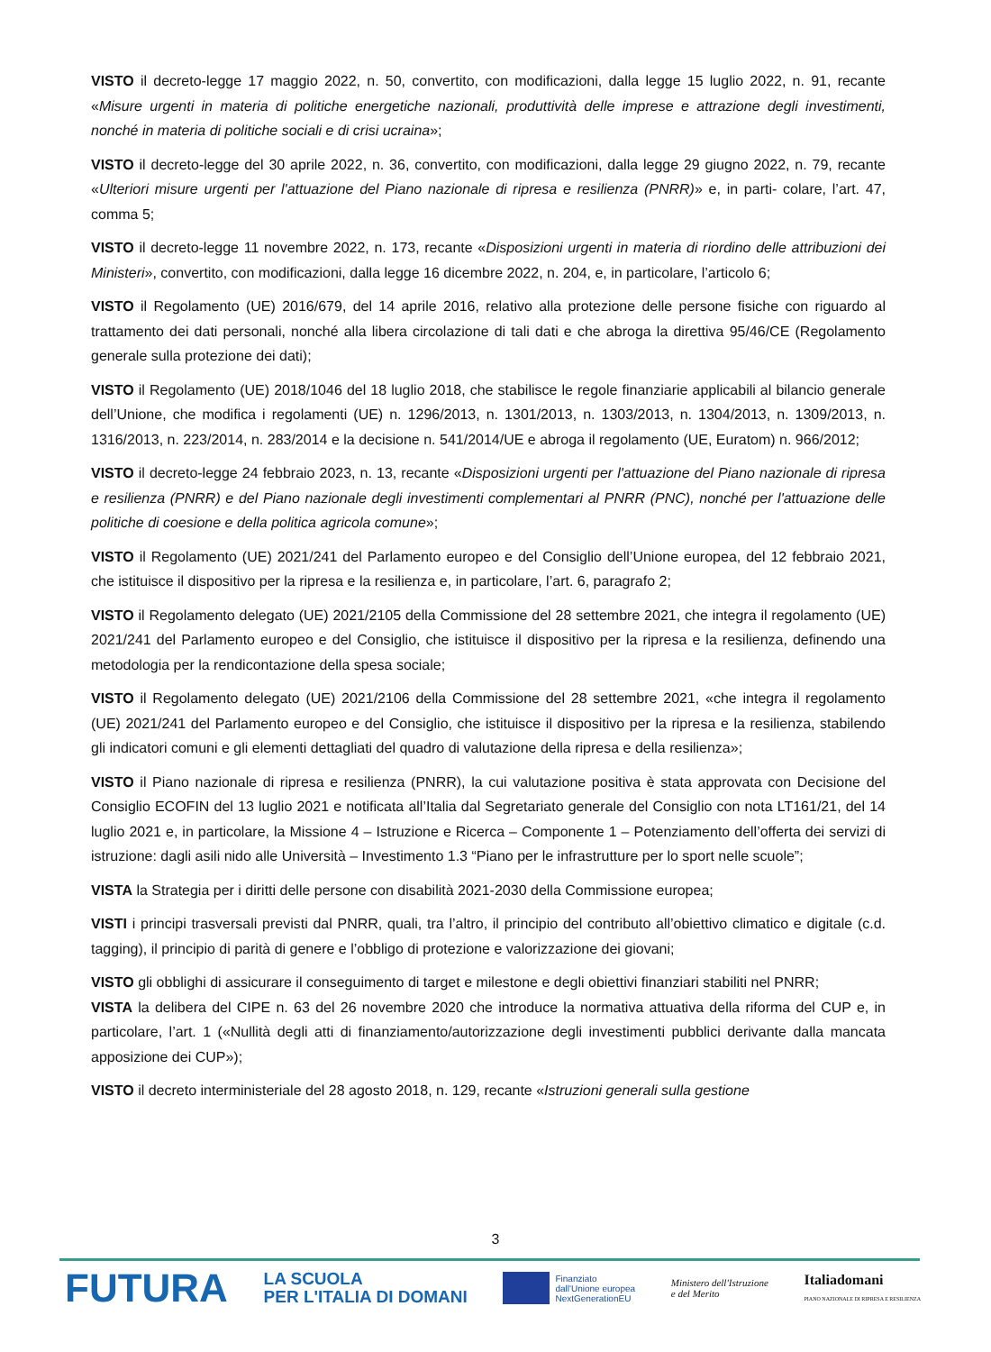VISTO il decreto-legge 17 maggio 2022, n. 50, convertito, con modificazioni, dalla legge 15 luglio 2022, n. 91, recante «Misure urgenti in materia di politiche energetiche nazionali, produttività delle imprese e attrazione degli investimenti, nonché in materia di politiche sociali e di crisi ucraina»;
VISTO il decreto-legge del 30 aprile 2022, n. 36, convertito, con modificazioni, dalla legge 29 giugno 2022, n. 79, recante «Ulteriori misure urgenti per l'attuazione del Piano nazionale di ripresa e resilienza (PNRR)» e, in parti- colare, l’art. 47, comma 5;
VISTO il decreto-legge 11 novembre 2022, n. 173, recante «Disposizioni urgenti in materia di riordino delle attribuzioni dei Ministeri», convertito, con modificazioni, dalla legge 16 dicembre 2022, n. 204, e, in particolare, l’articolo 6;
VISTO il Regolamento (UE) 2016/679, del 14 aprile 2016, relativo alla protezione delle persone fisiche con riguardo al trattamento dei dati personali, nonché alla libera circolazione di tali dati e che abroga la direttiva 95/46/CE (Regolamento generale sulla protezione dei dati);
VISTO il Regolamento (UE) 2018/1046 del 18 luglio 2018, che stabilisce le regole finanziarie applicabili al bilancio generale dell’Unione, che modifica i regolamenti (UE) n. 1296/2013, n. 1301/2013, n. 1303/2013, n. 1304/2013, n. 1309/2013, n. 1316/2013, n. 223/2014, n. 283/2014 e la decisione n. 541/2014/UE e abroga il regolamento (UE, Euratom) n. 966/2012;
VISTO il decreto-legge 24 febbraio 2023, n. 13, recante «Disposizioni urgenti per l'attuazione del Piano nazionale di ripresa e resilienza (PNRR) e del Piano nazionale degli investimenti complementari al PNRR (PNC), nonché per l'attuazione delle politiche di coesione e della politica agricola comune»;
VISTO il Regolamento (UE) 2021/241 del Parlamento europeo e del Consiglio dell’Unione europea, del 12 febbraio 2021, che istituisce il dispositivo per la ripresa e la resilienza e, in particolare, l’art. 6, paragrafo 2;
VISTO il Regolamento delegato (UE) 2021/2105 della Commissione del 28 settembre 2021, che integra il regolamento (UE) 2021/241 del Parlamento europeo e del Consiglio, che istituisce il dispositivo per la ripresa e la resilienza, definendo una metodologia per la rendicontazione della spesa sociale;
VISTO il Regolamento delegato (UE) 2021/2106 della Commissione del 28 settembre 2021, «che integra il regolamento (UE) 2021/241 del Parlamento europeo e del Consiglio, che istituisce il dispositivo per la ripresa e la resilienza, stabilendo gli indicatori comuni e gli elementi dettagliati del quadro di valutazione della ripresa e della resilienza»;
VISTO il Piano nazionale di ripresa e resilienza (PNRR), la cui valutazione positiva è stata approvata con Decisione del Consiglio ECOFIN del 13 luglio 2021 e notificata all’Italia dal Segretariato generale del Consiglio con nota LT161/21, del 14 luglio 2021 e, in particolare, la Missione 4 – Istruzione e Ricerca – Componente 1 – Potenziamento dell’offerta dei servizi di istruzione: dagli asili nido alle Università – Investimento 1.3 “Piano per le infrastrutture per lo sport nelle scuole”;
VISTA la Strategia per i diritti delle persone con disabilità 2021-2030 della Commissione europea;
VISTI i principi trasversali previsti dal PNRR, quali, tra l’altro, il principio del contributo all’obiettivo climatico e digitale (c.d. tagging), il principio di parità di genere e l’obbligo di protezione e valorizzazione dei giovani;
VISTO gli obblighi di assicurare il conseguimento di target e milestone e degli obiettivi finanziari stabiliti nel PNRR;
VISTA la delibera del CIPE n. 63 del 26 novembre 2020 che introduce la normativa attuativa della riforma del CUP e, in particolare, l’art. 1 («Nullità degli atti di finanziamento/autorizzazione degli investimenti pubblici derivante dalla mancata apposizione dei CUP»);
VISTO il decreto interministeriale del 28 agosto 2018, n. 129, recante «Istruzioni generali sulla gestione
3
FUTURA
LA SCUOLA
PER L'ITALIA DI DOMANI
Finanziato
dall'Unione europea
NextGenerationEU
Ministero dell'Istruzione
e del Merito
Italiadomani
PIANO NAZIONALE DI RIPRESA E RESILIENZA